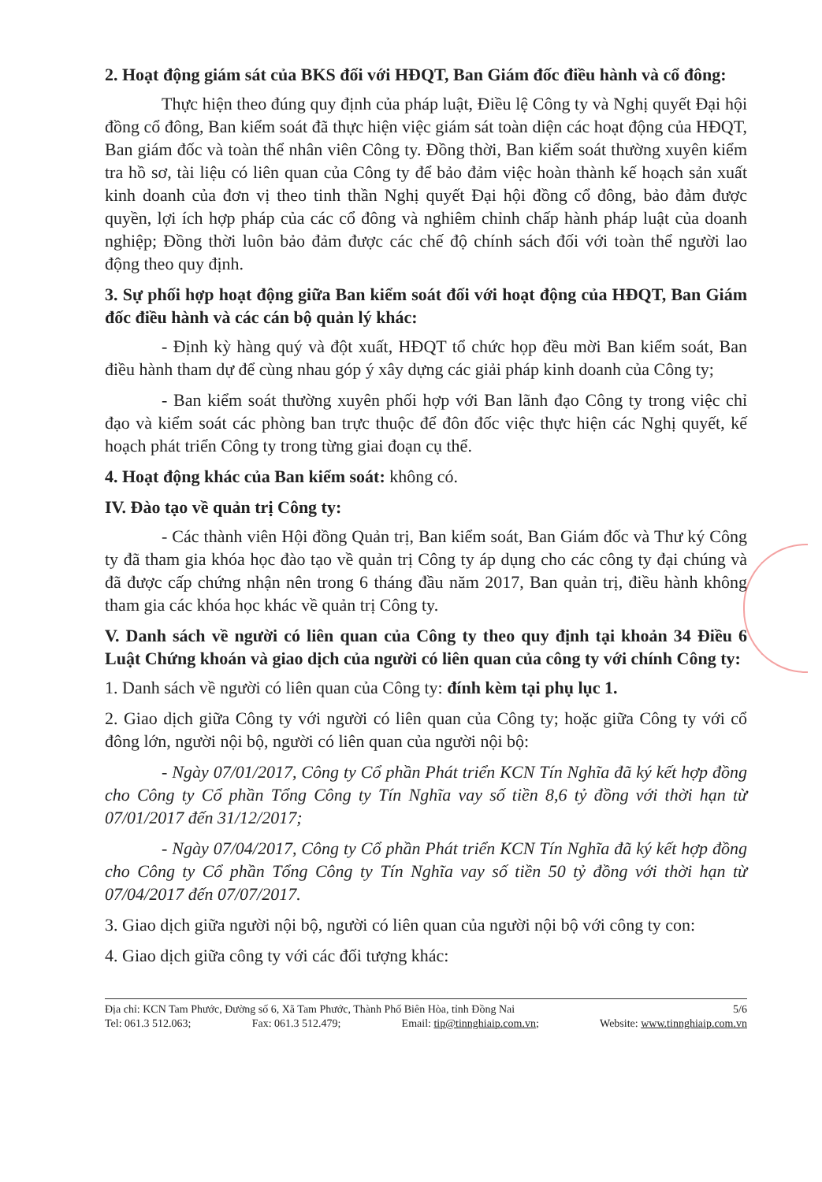2. Hoạt động giám sát của BKS đối với HĐQT, Ban Giám đốc điều hành và cổ đông:
Thực hiện theo đúng quy định của pháp luật, Điều lệ Công ty và Nghị quyết Đại hội đồng cổ đông, Ban kiểm soát đã thực hiện việc giám sát toàn diện các hoạt động của HĐQT, Ban giám đốc và toàn thể nhân viên Công ty. Đồng thời, Ban kiểm soát thường xuyên kiểm tra hồ sơ, tài liệu có liên quan của Công ty để bảo đảm việc hoàn thành kế hoạch sản xuất kinh doanh của đơn vị theo tinh thần Nghị quyết Đại hội đồng cổ đông, bảo đảm được quyền, lợi ích hợp pháp của các cổ đông và nghiêm chỉnh chấp hành pháp luật của doanh nghiệp; Đồng thời luôn bảo đảm được các chế độ chính sách đối với toàn thể người lao động theo quy định.
3. Sự phối hợp hoạt động giữa Ban kiểm soát đối với hoạt động của HĐQT, Ban Giám đốc điều hành và các cán bộ quản lý khác:
- Định kỳ hàng quý và đột xuất, HĐQT tổ chức họp đều mời Ban kiểm soát, Ban điều hành tham dự để cùng nhau góp ý xây dựng các giải pháp kinh doanh của Công ty;
- Ban kiểm soát thường xuyên phối hợp với Ban lãnh đạo Công ty trong việc chỉ đạo và kiểm soát các phòng ban trực thuộc để đôn đốc việc thực hiện các Nghị quyết, kế hoạch phát triển Công ty trong từng giai đoạn cụ thể.
4. Hoạt động khác của Ban kiểm soát: không có.
IV. Đào tạo về quản trị Công ty:
- Các thành viên Hội đồng Quản trị, Ban kiểm soát, Ban Giám đốc và Thư ký Công ty đã tham gia khóa học đào tạo về quản trị Công ty áp dụng cho các công ty đại chúng và đã được cấp chứng nhận nên trong 6 tháng đầu năm 2017, Ban quản trị, điều hành không tham gia các khóa học khác về quản trị Công ty.
V. Danh sách về người có liên quan của Công ty theo quy định tại khoản 34 Điều 6 Luật Chứng khoán và giao dịch của người có liên quan của công ty với chính Công ty:
1. Danh sách về người có liên quan của Công ty: đính kèm tại phụ lục 1.
2. Giao dịch giữa Công ty với người có liên quan của Công ty; hoặc giữa Công ty với cổ đông lớn, người nội bộ, người có liên quan của người nội bộ:
- Ngày 07/01/2017, Công ty Cổ phần Phát triển KCN Tín Nghĩa đã ký kết hợp đồng cho Công ty Cổ phần Tổng Công ty Tín Nghĩa vay số tiền 8,6 tỷ đồng với thời hạn từ 07/01/2017 đến 31/12/2017;
- Ngày 07/04/2017, Công ty Cổ phần Phát triển KCN Tín Nghĩa đã ký kết hợp đồng cho Công ty Cổ phần Tổng Công ty Tín Nghĩa vay số tiền 50 tỷ đồng với thời hạn từ 07/04/2017 đến 07/07/2017.
3. Giao dịch giữa người nội bộ, người có liên quan của người nội bộ với công ty con:
4. Giao dịch giữa công ty với các đối tượng khác:
Địa chỉ: KCN Tam Phước, Đường số 6, Xã Tam Phước, Thành Phố Biên Hòa, tỉnh Đồng Nai 5/6
Tel: 061.3 512.063; Fax: 061.3 512.479; Email: tip@tinnghiaip.com.vn; Website: www.tinnghiaip.com.vn